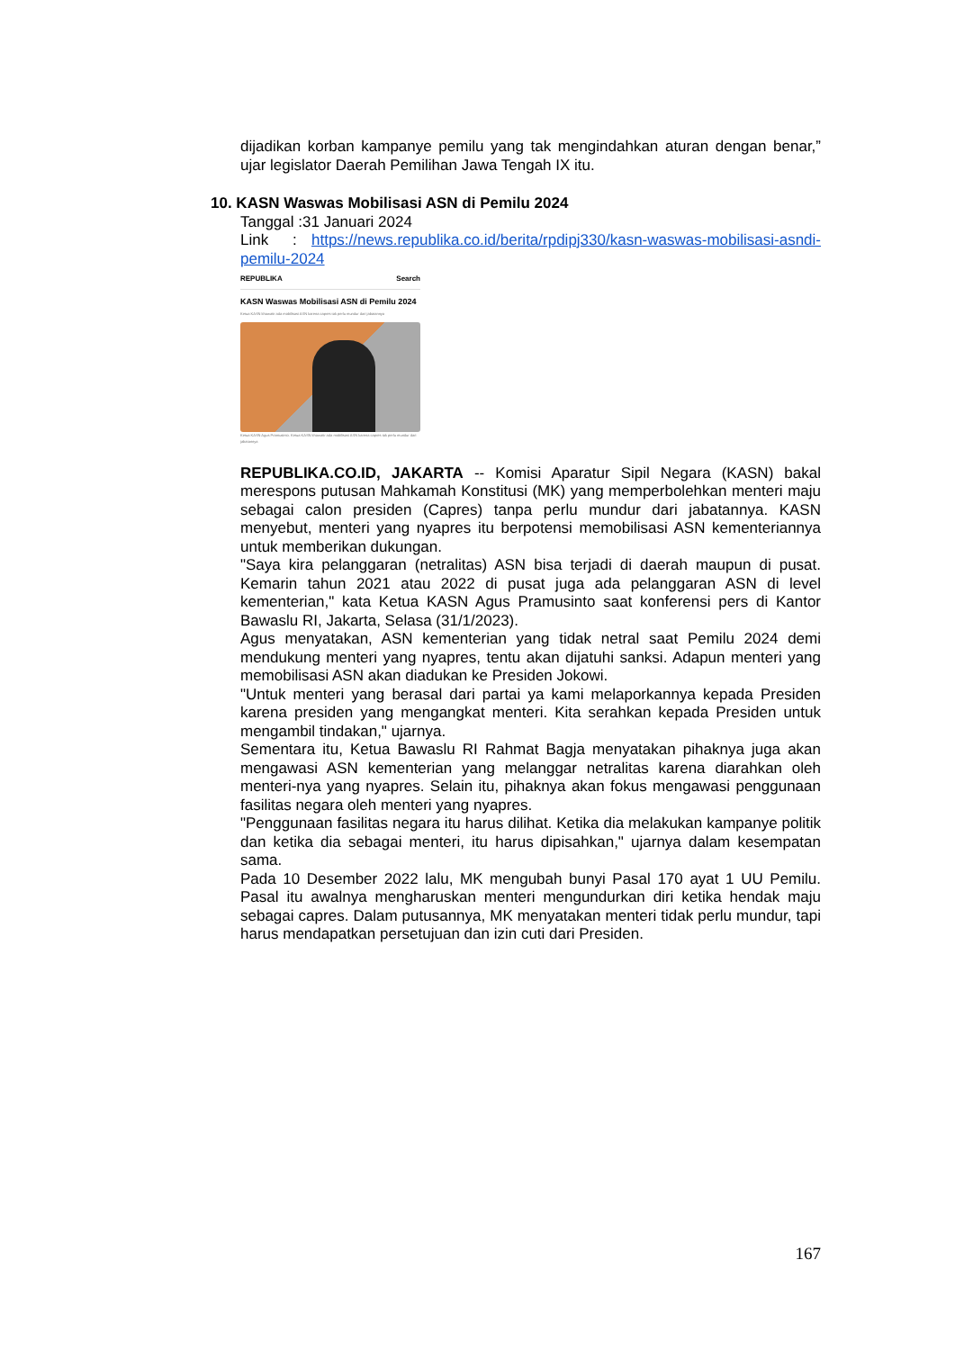dijadikan korban kampanye pemilu yang tak mengindahkan aturan dengan benar,” ujar legislator Daerah Pemilihan Jawa Tengah IX itu.
10. KASN Waswas Mobilisasi ASN di Pemilu 2024
Tanggal :31 Januari 2024
Link : https://news.republika.co.id/berita/rpdipj330/kasn-waswas-mobilisasi-asndi-pemilu-2024
REPUBLIKA Search
KASN Waswas Mobilisasi ASN di Pemilu 2024
Ketua KASN khawatir ada mobilisasi ASN karena capres tak perlu mundur dari jabatannya
Ketua KASN Agus Pramusinto. Ketua KASN khawatir ada mobilisasi ASN karena capres tak perlu mundur dari jabatannya
REPUBLIKA.CO.ID, JAKARTA -- Komisi Aparatur Sipil Negara (KASN) bakal merespons putusan Mahkamah Konstitusi (MK) yang memperbolehkan menteri maju sebagai calon presiden (Capres) tanpa perlu mundur dari jabatannya. KASN menyebut, menteri yang nyapres itu berpotensi memobilisasi ASN kementeriannya untuk memberikan dukungan.
"Saya kira pelanggaran (netralitas) ASN bisa terjadi di daerah maupun di pusat. Kemarin tahun 2021 atau 2022 di pusat juga ada pelanggaran ASN di level kementerian," kata Ketua KASN Agus Pramusinto saat konferensi pers di Kantor Bawaslu RI, Jakarta, Selasa (31/1/2023).
Agus menyatakan, ASN kementerian yang tidak netral saat Pemilu 2024 demi mendukung menteri yang nyapres, tentu akan dijatuhi sanksi. Adapun menteri yang memobilisasi ASN akan diadukan ke Presiden Jokowi.
"Untuk menteri yang berasal dari partai ya kami melaporkannya kepada Presiden karena presiden yang mengangkat menteri. Kita serahkan kepada Presiden untuk mengambil tindakan," ujarnya.
Sementara itu, Ketua Bawaslu RI Rahmat Bagja menyatakan pihaknya juga akan mengawasi ASN kementerian yang melanggar netralitas karena diarahkan oleh menteri-nya yang nyapres. Selain itu, pihaknya akan fokus mengawasi penggunaan fasilitas negara oleh menteri yang nyapres.
"Penggunaan fasilitas negara itu harus dilihat. Ketika dia melakukan kampanye politik dan ketika dia sebagai menteri, itu harus dipisahkan," ujarnya dalam kesempatan sama.
Pada 10 Desember 2022 lalu, MK mengubah bunyi Pasal 170 ayat 1 UU Pemilu. Pasal itu awalnya mengharuskan menteri mengundurkan diri ketika hendak maju sebagai capres. Dalam putusannya, MK menyatakan menteri tidak perlu mundur, tapi harus mendapatkan persetujuan dan izin cuti dari Presiden.
167